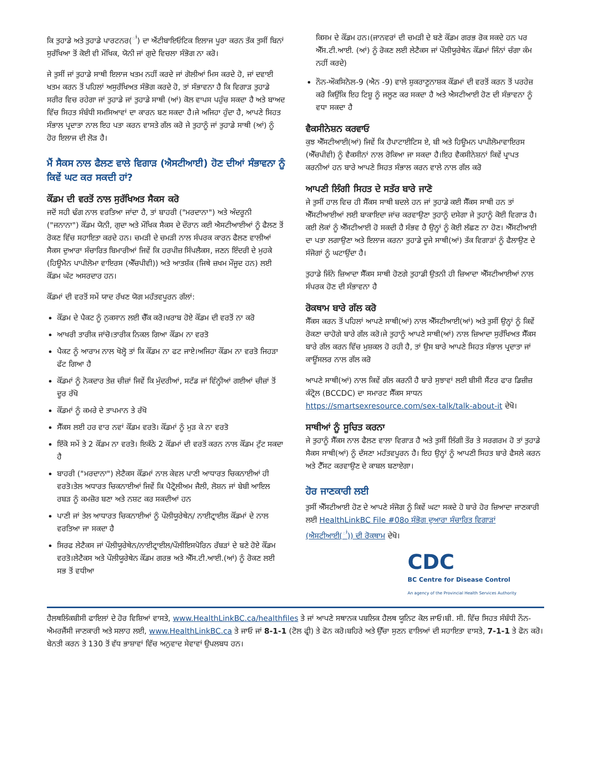ਕਿ ਤੁਹਾਡੇ ਅਤੇ ਤੁਹਾਡੇ ਪਾਰਟਨਰ(<sup>ਾਂ</sup>) ਦਾ ਐਂਟੀਬਾਇਓਟਿਕ ਇਲਾਜ ਪੂਰਾ ਕਰਨ ਤੱਕ ਤੁਸੀਂ ਬਿਨਾਂ ਸੁਰੱਖਿਆ ਤੋਂ ਕੋਈ ਵੀ ਮੌਖਿਕ, ਯੋਨੀ ਜਾਂ ਗੁਦੇ ਵਿਚਲਾ ਸੰਭੋਗ ਨਾ ਕਰੋ।
ਜੇ ਤੁਸੀਂ ਜਾਂ ਤੁਹਾਡੇ ਸਾਥੀ ਇਲਾਜ ਖਤਮ ਨਹੀਂ ਕਰਦੇ ਜਾਂ ਗੋਲੀਆਂ ਮਿਸ ਕਰਦੇ ਹੋ, ਜਾਂ ਦਵਾਈ ਖਤਮ ਕਰਨ ਤੋਂ ਪਹਿਲਾਂ ਅਸੁਰੱਖਿਅਤ ਸੰਭੋਗ ਕਰਦੇ ਹੋ, ਤਾਂ ਸੰਭਾਵਨਾ ਹੈ ਕਿ ਵਿਗਾੜ ਤੁਹਾਡੇ ਸਰੀਰ ਵਿਚ ਰਹੇਗਾ ਜਾਂ ਤੁਹਾਡੇ ਜਾਂ ਤੁਹਾਡੇ ਸਾਥੀ (ਆਂ) ਕੋਲ ਵਾਪਸ ਪਹੁੰਚ ਸਕਦਾ ਹੈ ਅਤੇ ਬਾਅਦ ਵਿੱਚ ਸਿਹਤ ਸੰਬੰਧੀ ਸਮਸਿਆਵਾਂ ਦਾ ਕਾਰਨ ਬਣ ਸਕਦਾ ਹੈ।ਜੇ ਅਜਿਹਾ ਹੁੰਦਾ ਹੈ, ਆਪਣੇ ਸਿਹਤ ਸੰਭਾਲ ਪ੍ਰਦਾਤਾ ਨਾਲ ਇਹ ਪਤਾ ਕਰਨ ਵਾਸਤੇ ਗੱਲ ਕਰੋ ਜੇ ਤੁਹਾਨੂੰ ਜਾਂ ਤੁਹਾਡੇ ਸਾਥੀ (ਆਂ) ਨੂੰ ਹੋਰ ਇਲਾਜ ਦੀ ਲੋੜ ਹੈ।
ਮੈਂ ਸੈਕਸ ਨਾਲ ਫੈਲਣ ਵਾਲੇ ਵਿਗਾੜ (ਐਸਟੀਆਈ) ਹੋਣ ਦੀਆਂ ਸੰਭਾਵਨਾ ਨੂੰ ਕਿਵੇਂ ਘਟ ਕਰ ਸਕਦੀ ਹਾਂ?
ਕੌਂਡਮ ਦੀ ਵਰਤੋਂ ਨਾਲ ਸੁਰੱਖਿਅਤ ਸੈਕਸ ਕਰੋ
ਜਦੋਂ ਸਹੀ ਢੰਗ ਨਾਲ ਵਰਤਿਆ ਜਾਂਦਾ ਹੈ, ਤਾਂ ਬਾਹਰੀ ("ਮਰਦਾਨਾ") ਅਤੇ ਅੰਦਰੂਨੀ ("ਜਨਾਨਾ") ਕੌਂਡਮ ਯੋਨੀ, ਗੁਦਾ ਅਤੇ ਮੌਖਿਕ ਸੈਕਸ ਦੇ ਦੌਰਾਨ ਕਈ ਐਸਟੀਆਈਆਂ ਨੂੰ ਫੈਲਣ ਤੋਂ ਰੋਕਣ ਵਿੱਚ ਸਹਾਇਤਾ ਕਰਦੇ ਹਨ। ਚਮੜੀ ਦੇ ਚਮੜੀ ਨਾਲ ਸੰਪਰਕ ਕਾਰਨ ਫੈਲਣ ਵਾਲੀਆਂ ਸੈਕਸ ਦੁਆਰਾ ਸੰਚਾਰਿਤ ਬਿਮਾਰੀਆਂ ਜਿਵੇਂ ਕਿ ਹਰਪੀਜ਼ ਸਿੰਪਲੈਕਸ, ਜਣਨ ਇੰਦਰੀ ਦੇ ਮੁਹਕੇ (ਹਿਊਮੈਨ ਪਾਪੀਲੋਮਾ ਵਾਇਰਸ (ਐੱਚਪੀਵੀ)) ਅਤੇ ਆਤਸ਼ੱਕ (ਜਿਥੇ ਜ਼ਖਮ ਮੌਜੂਦ ਹਨ) ਲਈ ਕੌਂਡਮ ਘੱਟ ਅਸਰਦਾਰ ਹਨ।
ਕੌਂਡਮਾਂ ਦੀ ਵਰਤੋਂ ਸਮੇਂ ਯਾਦ ਰੱਖਣ ਯੋਗ ਮਹੱਤਵਪੂਰਨ ਗੱਲਾਂ:
ਕੌਂਡਮ ਦੇ ਪੈਕਟ ਨੂੰ ਨੁਕਸਾਨ ਲਈ ਚੈੱਕ ਕਰੋ।ਖਰਾਬ ਹੋਏ ਕੌਂਡਮ ਦੀ ਵਰਤੋਂ ਨਾ ਕਰੋ
ਆਖਰੀ ਤਾਰੀਕ ਜਾਂਚੋ।ਤਾਰੀਕ ਨਿਕਲ ਗਿਆ ਕੌਂਡਮ ਨਾ ਵਰਤੋ
ਪੈਕਟ ਨੂੰ ਆਰਾਮ ਨਾਲ ਖੋਲ੍ਹੋ ਤਾਂ ਕਿ ਕੌਂਡਮ ਨਾ ਫਟ ਜਾਏ।ਅਜਿਹਾ ਕੌਂਡਮ ਨਾ ਵਰਤੋ ਜਿਹੜਾ ਫੱਟ ਗਿਆ ਹੈ
ਕੌਂਡਮਾਂ ਨੂੰ ਨੋਕਦਾਰ ਤੇਜ਼ ਚੀਜ਼ਾਂ ਜਿਵੇਂ ਕਿ ਮੁੰਦਰੀਆਂ, ਸਟੱਡ ਜਾਂ ਵਿੰਨ੍ਹੀਆਂ ਗਈਆਂ ਚੀਜ਼ਾਂ ਤੋਂ ਦੂਰ ਰੱਖੋ
ਕੌਂਡਮਾਂ ਨੂੰ ਕਮਰੇ ਦੇ ਤਾਪਮਾਨ ਤੇ ਰੱਖੋ
ਸੈੱਕਸ ਲਈ ਹਰ ਵਾਰ ਨਵਾਂ ਕੌਂਡਮ ਵਰਤੋ। ਕੌਂਡਮਾਂ ਨੂੰ ਮੁੜ ਕੇ ਨਾ ਵਰਤੋ
ਇੱਕੋ ਸਮੇਂ ਤੇ 2 ਕੌਂਡਮ ਨਾ ਵਰਤੋ। ਇਕੱਠੇ 2 ਕੌਂਡਮਾਂ ਦੀ ਵਰਤੋਂ ਕਰਨ ਨਾਲ ਕੌਂਡਮ ਟੁੱਟ ਸਕਦਾ ਹੈ
ਬਾਹਰੀ ("ਮਰਦਾਨਾ") ਲੇਟੈਕਸ ਕੌਂਡਮਾਂ ਨਾਲ ਕੇਵਲ ਪਾਣੀ ਆਧਾਰਤ ਚਿਕਨਾਈਆਂ ਹੀ ਵਰਤੋ।ਤੇਲ ਅਧਾਰਤ ਚਿਕਨਾਈਆਂ ਜਿਵੇਂ ਕਿ ਪੈਟ੍ਰੋਲੀਅਮ ਜੈਲੀ, ਲੋਸ਼ਨ ਜਾਂ ਬੇਬੀ ਆਇਲ ਰਬੜ ਨੂੰ ਕਮਜ਼ੋਰ ਬਣਾ ਅਤੇ ਨਸ਼ਟ ਕਰ ਸਕਦੀਆਂ ਹਨ
ਪਾਣੀ ਜਾਂ ਤੇਲ ਆਧਾਰਤ ਚਿਕਨਾਈਆਂ ਨੂੰ ਪੌਲੀਯੂਰੇਥੇਨ/ ਨਾਈਟ੍ਰਾਈਲ ਕੌਂਡਮਾਂ ਦੇ ਨਾਲ ਵਰਤਿਆ ਜਾ ਸਕਦਾ ਹੈ
ਸਿਰਫ ਲੇਟੈਕਸ ਜਾਂ ਪੌਲੀਯੂਰੇਥੇਨ/ਨਾਈਟ੍ਰਾਈਲ/ਪੌਲੀਇਸਪੋਰਿਨ ਰੱਬੜਾਂ ਦੇ ਬਣੇ ਹੋਏ ਕੌਂਡਮ ਵਰਤੋ।ਲੇਟੈਕਸ ਅਤੇ ਪੌਲੀਯੂਰੇਥੇਨ ਕੌਂਡਮ ਗਰਭ ਅਤੇ ਐੱਸ.ਟੀ.ਆਈ.(ਆਂ) ਨੂੰ ਰੋਕਣ ਲਈ ਸਭ ਤੋਂ ਵਧੀਆ
ਕਿਸਮ ਦੇ ਕੌਂਡਮ ਹਨ।(ਜਾਨਵਰਾਂ ਦੀ ਚਮੜੀ ਦੇ ਬਣੇ ਕੌਂਡਮ ਗਰਭ ਰੋਕ ਸਕਦੇ ਹਨ ਪਰ ਐੱਸ.ਟੀ.ਆਈ. (ਆਂ) ਨੂੰ ਰੋਕਣ ਲਈ ਲੇਟੈਕਸ ਜਾਂ ਪੌਲੀਯੂਰੇਥੇਨ ਕੌਂਡਮਾਂ ਜਿੰਨਾਂ ਚੰਗਾ ਕੰਮ ਨਹੀਂ ਕਰਦੇ)
ਨੌਨ-ਔਕਸਿਨੋਲ-9 (ਐਨ -9) ਵਾਲੇ ਸ਼ੁਕਰਾਣੂਨਾਸ਼ਕ ਕੌਂਡਮਾਂ ਦੀ ਵਰਤੋਂ ਕਰਨ ਤੋਂ ਪਰਹੇਜ਼ ਕਰੋ ਕਿਉਂਕਿ ਇਹ ਟਿਸ਼ੂ ਨੂੰ ਜਲੂਣ ਕਰ ਸਕਦਾ ਹੈ ਅਤੇ ਐਸਟੀਆਈ ਹੋਣ ਦੀ ਸੰਭਾਵਨਾ ਨੂੰ ਵਧਾ ਸਕਦਾ ਹੈ
ਵੈਕਸੀਨੇਸ਼ਨ ਕਰਵਾਓ
ਕੁਝ ਐੱਸਟੀਆਈ(ਆਂ) ਜਿਵੇਂ ਕਿ ਹੈਪਾਟਾਈਟਿਸ ਏ, ਬੀ ਅਤੇ ਹਿਊਮਨ ਪਾਪੀਲੋਮਾਵਾਇਰਸ (ਐੱਚਪੀਵੀ) ਨੂੰ ਵੈਕਸੀਨਾਂ ਨਾਲ ਰੋਕਿਆ ਜਾ ਸਕਦਾ ਹੈ।ਇਹ ਵੈਕਸੀਨੇਸ਼ਨਾਂ ਕਿਵੇਂ ਪ੍ਰਾਪਤ ਕਰਨੀਆਂ ਹਨ ਬਾਰੇ ਆਪਣੇ ਸਿਹਤ ਸੰਭਾਲ ਕਰਨ ਵਾਲੇ ਨਾਲ ਗੱਲ ਕਰੋ
ਆਪਣੀ ਲਿੰਗੀ ਸਿਹਤ ਦੇ ਸਤੱਰ ਬਾਰੇ ਜਾਣੋ
ਜੇ ਤੁਸੀਂ ਹਾਲ ਵਿਚ ਹੀ ਸੈੱਕਸ ਸਾਥੀ ਬਦਲੇ ਹਨ ਜਾਂ ਤੁਹਾਡੇ ਕਈ ਸੈੱਕਸ ਸਾਥੀ ਹਨ ਤਾਂ ਐੱਸਟੀਆਈਆਂ ਲਈ ਬਾਕਾਇਦਾ ਜਾਂਚ ਕਰਵਾਉਣਾ ਤੁਹਾਨੂੰ ਦਸੇਗਾ ਜੇ ਤੁਹਾਨੂੰ ਕੋਈ ਵਿਗਾੜ ਹੈ।ਕਈ ਲੋਕਾਂ ਨੂੰ ਐੱਸਟੀਆਈ ਹੋ ਸਕਦੀ ਹੈ ਸੰਭਵ ਹੈ ਉਨ੍ਹਾਂ ਨੂੰ ਕੋਈ ਲੱਛਣ ਨਾ ਹੋਣ। ਐੱਸਟੀਆਈ ਦਾ ਪਤਾ ਲਗਾਉਣਾ ਅਤੇ ਇਲਾਜ ਕਰਨਾ ਤੁਹਾਡੇ ਦੂਜੇ ਸਾਥੀ(ਆਂ) ਤੱਕ ਵਿਗਾੜਾਂ ਨੂੰ ਫੈਲਾਉਣ ਦੇ ਸੰਜੋਗਾਂ ਨੂੰ ਘਟਾਉਂਦਾ ਹੈ।
ਤੁਹਾਡੇ ਜਿੰਨੇ ਜ਼ਿਆਦਾ ਸੈੱਕਸ ਸਾਥੀ ਹੋਣਗੇ ਤੁਹਾਡੀ ਉਤਨੀ ਹੀ ਜ਼ਿਆਦਾ ਐੱਸਟੀਆਈਆਂ ਨਾਲ ਸੰਪਰਕ ਹੋਣ ਦੀ ਸੰਭਾਵਨਾ ਹੈ
ਰੋਕਥਾਮ ਬਾਰੇ ਗੱਲ ਕਰੋ
ਸੈੱਕਸ ਕਰਨ ਤੋਂ ਪਹਿਲਾਂ ਆਪਣੇ ਸਾਥੀ(ਆਂ) ਨਾਲ ਐੱਸਟੀਆਈ(ਆਂ) ਅਤੇ ਤੁਸੀਂ ਉਨ੍ਹਾਂ ਨੂੰ ਕਿਵੇਂ ਰੋਕਣਾ ਚਾਹੋਗੇ ਬਾਰੇ ਗੱਲ ਕਰੋ।ਜੇ ਤੁਹਾਨੂੰ ਆਪਣੇ ਸਾਥੀ(ਆਂ) ਨਾਲ ਜ਼ਿਆਦਾ ਸੁਰੱਖਿਅਤ ਸੈੱਕਸ ਬਾਰੇ ਗੱਲ ਕਰਨ ਵਿੱਚ ਮੁਸ਼ਕਲ ਹੋ ਰਹੀ ਹੈ, ਤਾਂ ਉਸ ਬਾਰੇ ਆਪਣੇ ਸਿਹਤ ਸੰਭਾਲ ਪ੍ਰਦਾਤਾ ਜਾਂ ਕਾਊਂਸਲਰ ਨਾਲ ਗੱਲ ਕਰੋ
ਆਪਣੇ ਸਾਥੀ(ਆਂ) ਨਾਲ ਕਿਵੇਂ ਗੱਲ ਕਰਨੀ ਹੈ ਬਾਰੇ ਸੁਝਾਵਾਂ ਲਈ ਬੀਸੀ ਸੈਂਟਰ ਫਾਰ ਡਿਜ਼ੀਜ਼ ਕੰਟ੍ਰੋਲ (BCCDC) ਦਾ ਸਮਾਰਟ ਸੈੱਕਸ ਸਾਧਨ https://smartsexresource.com/sex-talk/talk-about-it ਦੇਖੋ।
ਸਾਥੀਆਂ ਨੂੰ ਸੂਚਿਤ ਕਰਨਾ
ਜੇ ਤੁਹਾਨੂੰ ਸੈੱਕਸ ਨਾਲ ਫੈਲਣ ਵਾਲਾ ਵਿਗਾੜ ਹੈ ਅਤੇ ਤੁਸੀਂ ਲਿੰਗੀ ਤੌਰ ਤੇ ਸਰਗਰਮ ਹੋ ਤਾਂ ਤੁਹਾਡੇ ਸੈਕਸ ਸਾਥੀ(ਆਂ) ਨੂੰ ਦੱਸਣਾ ਮਹੱਤਵਪੂਰਨ ਹੈ। ਇਹ ਉਨ੍ਹਾਂ ਨੂੰ ਆਪਣੀ ਸਿਹਤ ਬਾਰੇ ਫੈਸਲੇ ਕਰਨ ਅਤੇ ਟੈੱਸਟ ਕਰਵਾਉਣ ਦੇ ਕਾਬਲ ਬਣਾਏਗਾ।
ਹੋਰ ਜਾਣਕਾਰੀ ਲਈ
ਤੁਸੀਂ ਐੱਸਟੀਆਈ ਹੋਣ ਦੇ ਆਪਣੇ ਸੰਜੋਗ ਨੂੰ ਕਿਵੇਂ ਘਟਾ ਸਕਦੇ ਹੋ ਬਾਰੇ ਹੋਰ ਜ਼ਿਆਦਾ ਜਾਣਕਾਰੀ ਲਈ HealthLinkBC File #08o ਸੰਭੋਗ ਦੁਆਰਾ ਸੰਚਾਰਿਤ ਵਿਗਾੜਾਂ (ਐਸਟੀਆਈ(<sup>ਾਂ</sup>)) ਦੀ ਰੋਕਥਾਮ ਦੇਖੋ।
CDC
BC Centre for Disease Control
An agency of the Provincial Health Services Authority
ਹੈਲਥਲਿੰਕਬੀਸੀ ਫਾਇਲਾਂ ਦੇ ਹੋਰ ਵਿਸ਼ਿਆਂ ਵਾਸਤੇ, www.HealthLinkBC.ca/healthfiles ਤੇ ਜਾਂ ਆਪਣੇ ਸਥਾਨਕ ਪਬਲਿਕ ਹੈਲਥ ਯੂਨਿਟ ਕੋਲ ਜਾਓ।ਬੀ. ਸੀ. ਵਿੱਚ ਸਿਹਤ ਸੰਬੰਧੀ ਨੌਨ-ਐਮਰਜੈਂਸੀ ਜਾਣਕਾਰੀ ਅਤੇ ਸਲਾਹ ਲਈ, www.HealthLinkBC.ca ਤੇ ਜਾਓ ਜਾਂ 8-1-1 (ਟੋਲ ਫ੍ਰੀ) ਤੇ ਫੋਨ ਕਰੋ।ਬਹਿਰੇ ਅਤੇ ਉੱਚਾ ਸੁਣਨ ਵਾਲਿਆਂ ਦੀ ਸਹਾਇਤਾ ਵਾਸਤੇ, 7-1-1 ਤੇ ਫੋਨ ਕਰੋ। ਬੇਨਤੀ ਕਰਨ ਤੇ 130 ਤੋਂ ਵੱਧ ਭਾਸ਼ਾਵਾਂ ਵਿੱਚ ਅਨੁਵਾਦ ਸੇਵਾਵਾਂ ਉਪਲਬਧ ਹਨ।